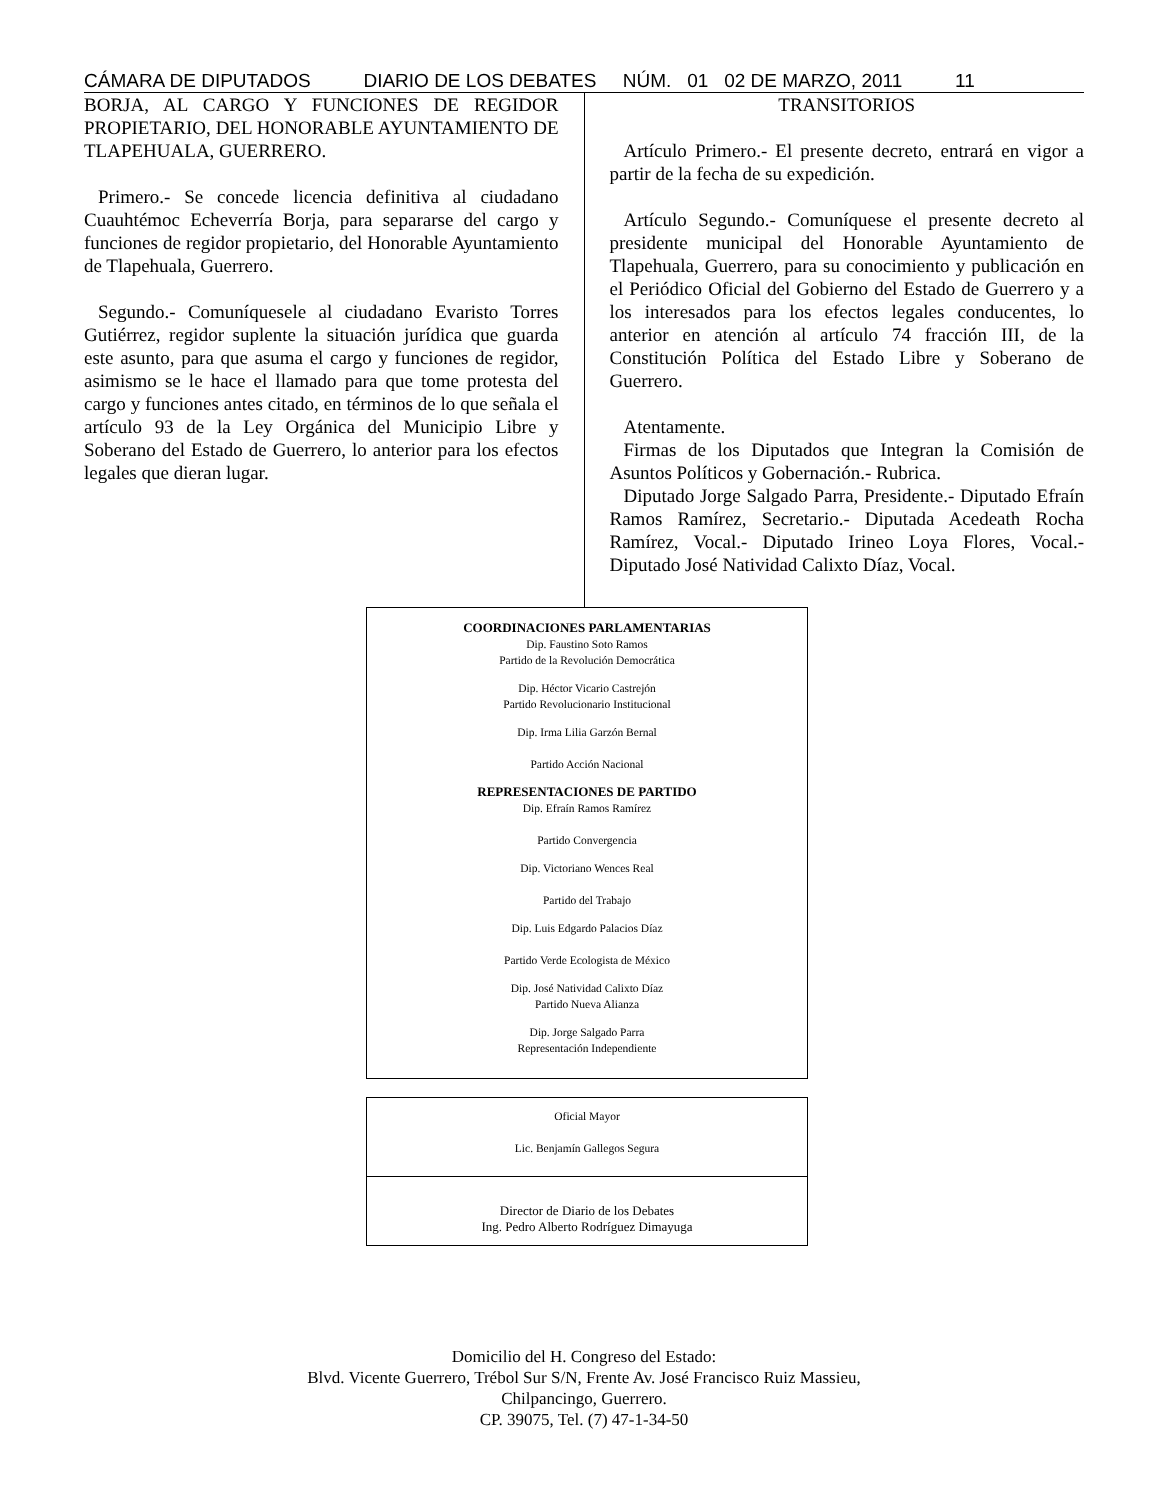CÁMARA DE DIPUTADOS DIARIO DE LOS DEBATES NÚM. 01 02 DE MARZO, 2011 11
BORJA, AL CARGO Y FUNCIONES DE REGIDOR PROPIETARIO, DEL HONORABLE AYUNTAMIENTO DE TLAPEHUALA, GUERRERO.
Primero.- Se concede licencia definitiva al ciudadano Cuauhtémoc Echeverría Borja, para separarse del cargo y funciones de regidor propietario, del Honorable Ayuntamiento de Tlapehuala, Guerrero.
Segundo.- Comuníquesele al ciudadano Evaristo Torres Gutiérrez, regidor suplente la situación jurídica que guarda este asunto, para que asuma el cargo y funciones de regidor, asimismo se le hace el llamado para que tome protesta del cargo y funciones antes citado, en términos de lo que señala el artículo 93 de la Ley Orgánica del Municipio Libre y Soberano del Estado de Guerrero, lo anterior para los efectos legales que dieran lugar.
TRANSITORIOS
Artículo Primero.- El presente decreto, entrará en vigor a partir de la fecha de su expedición.
Artículo Segundo.- Comuníquese el presente decreto al presidente municipal del Honorable Ayuntamiento de Tlapehuala, Guerrero, para su conocimiento y publicación en el Periódico Oficial del Gobierno del Estado de Guerrero y a los interesados para los efectos legales conducentes, lo anterior en atención al artículo 74 fracción III, de la Constitución Política del Estado Libre y Soberano de Guerrero.
Atentamente.
Firmas de los Diputados que Integran la Comisión de Asuntos Políticos y Gobernación.- Rubrica.
Diputado Jorge Salgado Parra, Presidente.- Diputado Efraín Ramos Ramírez, Secretario.- Diputada Acedeath Rocha Ramírez, Vocal.- Diputado Irineo Loya Flores, Vocal.- Diputado José Natividad Calixto Díaz, Vocal.
COORDINACIONES PARLAMENTARIAS
Dip. Faustino Soto Ramos
Partido de la Revolución Democrática
Dip. Héctor Vicario Castrejón
Partido Revolucionario Institucional
Dip. Irma Lilia Garzón Bernal
Partido Acción Nacional
REPRESENTACIONES DE PARTIDO
Dip. Efraín Ramos Ramírez
Partido Convergencia
Dip. Victoriano Wences Real
Partido del Trabajo
Dip. Luis Edgardo Palacios Díaz
Partido Verde Ecologista de México
Dip. José Natividad Calixto Díaz
Partido Nueva Alianza
Dip. Jorge Salgado Parra
Representación Independiente
Oficial Mayor
Lic. Benjamín Gallegos Segura
Director de Diario de los Debates
Ing. Pedro Alberto Rodríguez Dimayuga
Domicilio del H. Congreso del Estado:
Blvd. Vicente Guerrero, Trébol Sur S/N, Frente Av. José Francisco Ruiz Massieu,
Chilpancingo, Guerrero.
CP. 39075, Tel. (7) 47-1-34-50